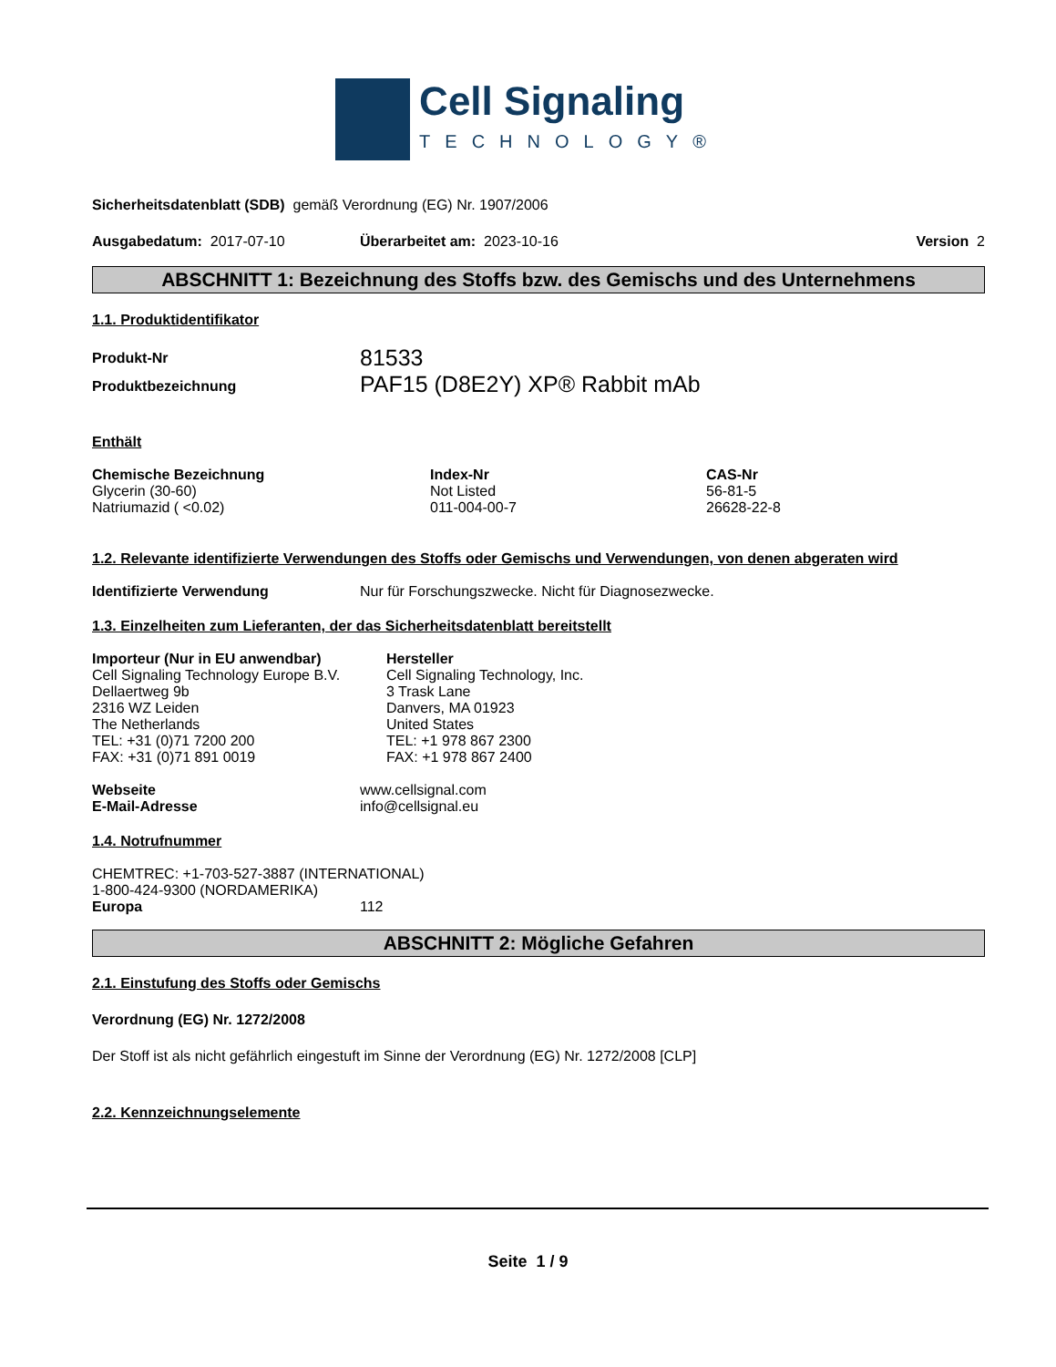Cell Signaling
TECHNOLOGY®
Sicherheitsdatenblatt (SDB) gemäß Verordnung (EG) Nr. 1907/2006
Ausgabedatum: 2017-07-10 Überarbeitet am: 2023-10-16 Version 2
ABSCHNITT 1: Bezeichnung des Stoffs bzw. des Gemischs und des Unternehmens
1.1. Produktidentifikator
| Produkt-Nr | 81533 |
| Produktbezeichnung | PAF15 (D8E2Y) XP® Rabbit mAb |
Enthält
| Chemische Bezeichnung | Index-Nr | CAS-Nr |
| --- | --- | --- |
| Glycerin (30-60) | Not Listed | 56-81-5 |
| Natriumazid ( <0.02) | 011-004-00-7 | 26628-22-8 |
1.2. Relevante identifizierte Verwendungen des Stoffs oder Gemischs und Verwendungen, von denen abgeraten wird
| Identifizierte Verwendung | Nur für Forschungszwecke. Nicht für Diagnosezwecke. |
1.3. Einzelheiten zum Lieferanten, der das Sicherheitsdatenblatt bereitstellt
| Importeur (Nur in EU anwendbar) Cell Signaling Technology Europe B.V. Dellaertweg 9b 2316 WZ Leiden The Netherlands TEL: +31 (0)71 7200 200 FAX: +31 (0)71 891 0019 | Hersteller Cell Signaling Technology, Inc. 3 Trask Lane Danvers, MA 01923 United States TEL: +1 978 867 2300 FAX: +1 978 867 2400 |
| Webseite | www.cellsignal.com |
| E-Mail-Adresse | info@cellsignal.eu |
1.4. Notrufnummer
CHEMTREC: +1-703-527-3887 (INTERNATIONAL)
1-800-424-9300 (NORDAMERIKA)
| Europa | 112 |
ABSCHNITT 2: Mögliche Gefahren
2.1. Einstufung des Stoffs oder Gemischs
Verordnung (EG) Nr. 1272/2008
Der Stoff ist als nicht gefährlich eingestuft im Sinne der Verordnung (EG) Nr. 1272/2008 [CLP]
2.2. Kennzeichnungselemente
Seite 1 / 9